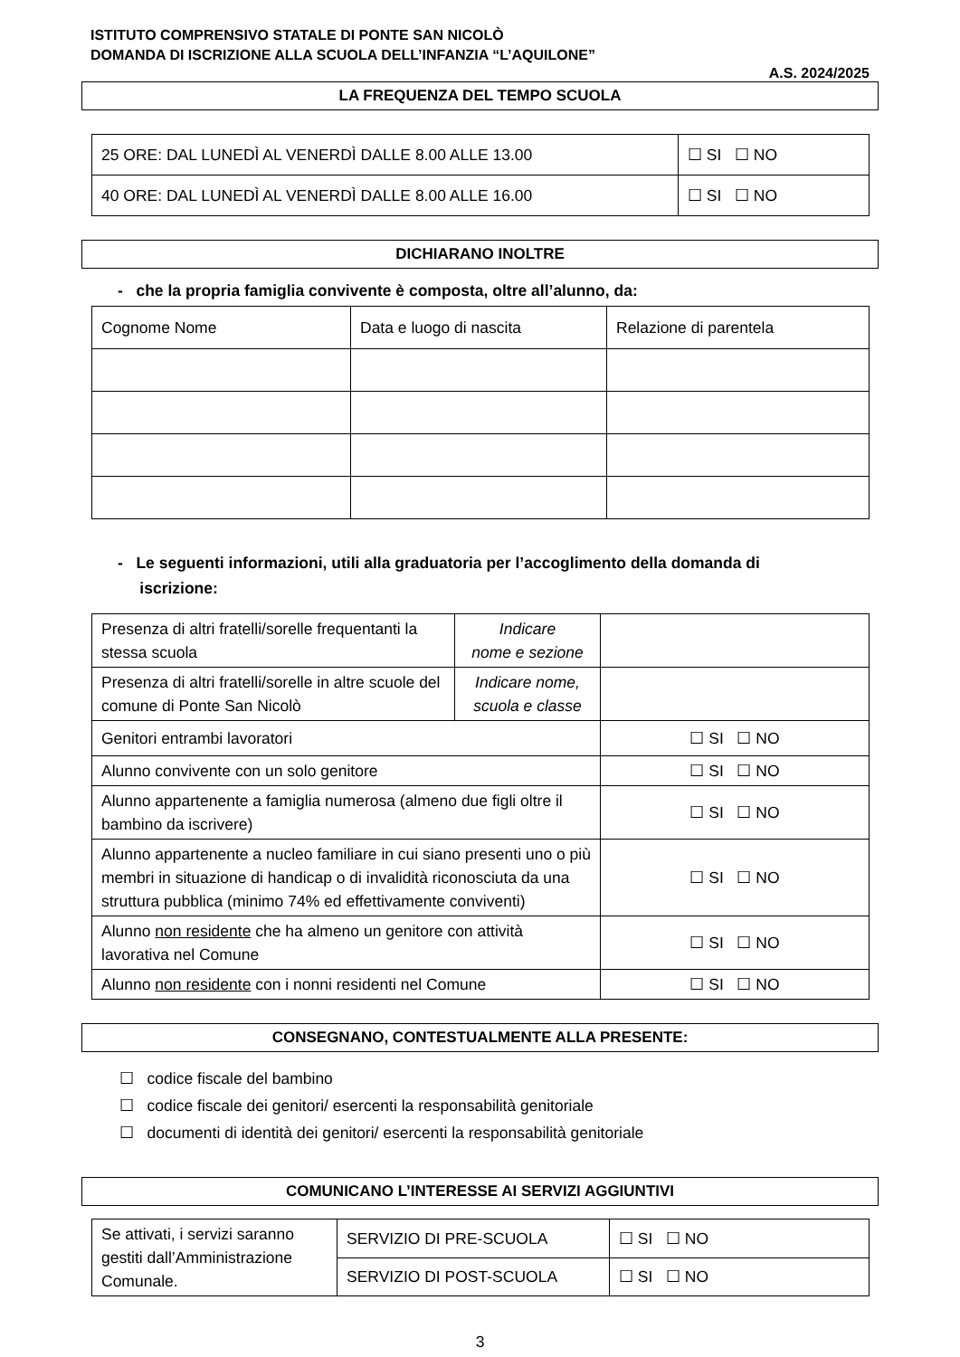ISTITUTO COMPRENSIVO STATALE DI PONTE SAN NICOLÒ
DOMANDA DI ISCRIZIONE ALLA SCUOLA DELL’INFANZIA “L’AQUILONE”
A.S. 2024/2025
LA FREQUENZA DEL TEMPO SCUOLA
| 25 ORE: DAL LUNEDÌ AL VENERDÌ DALLE 8.00 ALLE 13.00 | ☐ SI ☐ NO |
| 40 ORE: DAL LUNEDÌ AL VENERDÌ DALLE 8.00 ALLE 16.00 | ☐ SI ☐ NO |
DICHIARANO INOLTRE
- che la propria famiglia convivente è composta, oltre all’alunno, da:
| Cognome Nome | Data e luogo di nascita | Relazione di parentela |
- Le seguenti informazioni, utili alla graduatoria per l’accoglimento della domanda di
iscrizione:
| Presenza di altri fratelli/sorelle frequentanti la stessa scuola | Indicare nome e sezione | |
| Presenza di altri fratelli/sorelle in altre scuole del comune di Ponte San Nicolò | Indicare nome, scuola e classe | |
| Genitori entrambi lavoratori | | ☐ SI ☐ NO |
| Alunno convivente con un solo genitore | | ☐ SI ☐ NO |
| Alunno appartenente a famiglia numerosa (almeno due figli oltre il bambino da iscrivere) | | ☐ SI ☐ NO |
| Alunno appartenente a nucleo familiare in cui siano presenti uno o più membri in situazione di handicap o di invalidità riconosciuta da una struttura pubblica (minimo 74% ed effettivamente conviventi) | | ☐ SI ☐ NO |
| Alunno non residente che ha almeno un genitore con attività lavorativa nel Comune | | ☐ SI ☐ NO |
| Alunno non residente con i nonni residenti nel Comune | | ☐ SI ☐ NO |
CONSEGNANO, CONTESTUALMENTE ALLA PRESENTE:
☐ codice fiscale del bambino
☐ codice fiscale dei genitori/ esercenti la responsabilità genitoriale
☐ documenti di identità dei genitori/ esercenti la responsabilità genitoriale
COMUNICANO L’INTERESSE AI SERVIZI AGGIUNTIVI
| Se attivati, i servizi saranno gestiti dall’Amministrazione Comunale. | SERVIZIO DI PRE-SCUOLA | ☐ SI ☐ NO |
| | SERVIZIO DI POST-SCUOLA | ☐ SI ☐ NO |
3